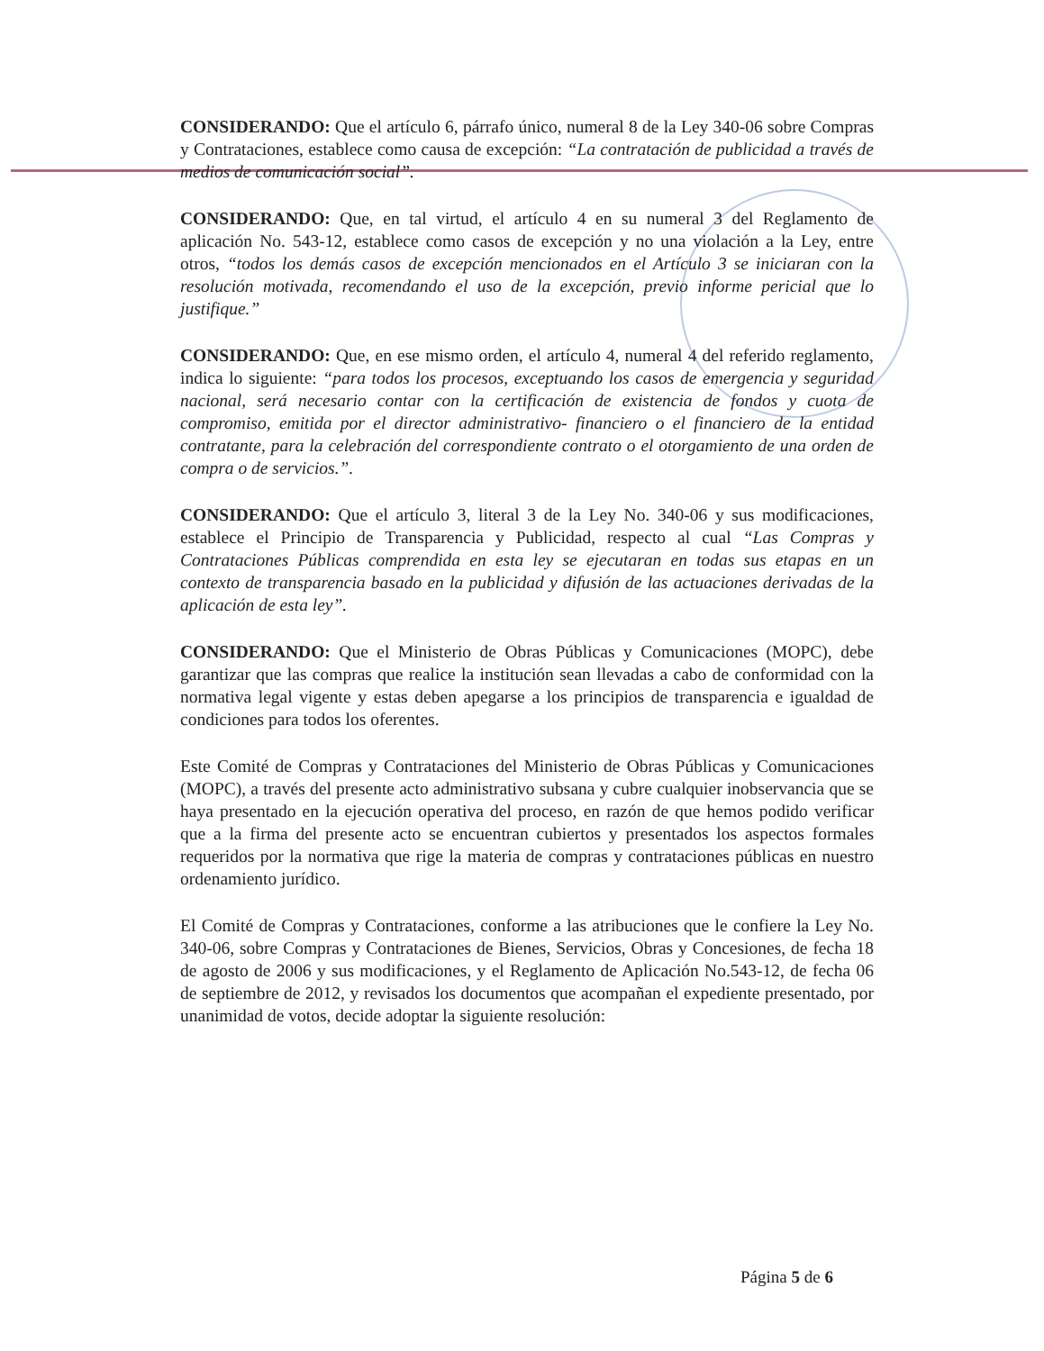CONSIDERANDO: Que el artículo 6, párrafo único, numeral 8 de la Ley 340-06 sobre Compras y Contrataciones, establece como causa de excepción: “La contratación de publicidad a través de medios de comunicación social”.
CONSIDERANDO: Que, en tal virtud, el artículo 4 en su numeral 3 del Reglamento de aplicación No. 543-12, establece como casos de excepción y no una violación a la Ley, entre otros, “todos los demás casos de excepción mencionados en el Artículo 3 se iniciaran con la resolución motivada, recomendando el uso de la excepción, previo informe pericial que lo justifique.”
CONSIDERANDO: Que, en ese mismo orden, el artículo 4, numeral 4 del referido reglamento, indica lo siguiente: “para todos los procesos, exceptuando los casos de emergencia y seguridad nacional, será necesario contar con la certificación de existencia de fondos y cuota de compromiso, emitida por el director administrativo- financiero o el financiero de la entidad contratante, para la celebración del correspondiente contrato o el otorgamiento de una orden de compra o de servicios.”.
CONSIDERANDO: Que el artículo 3, literal 3 de la Ley No. 340-06 y sus modificaciones, establece el Principio de Transparencia y Publicidad, respecto al cual “Las Compras y Contrataciones Públicas comprendida en esta ley se ejecutaran en todas sus etapas en un contexto de transparencia basado en la publicidad y difusión de las actuaciones derivadas de la aplicación de esta ley”.
CONSIDERANDO: Que el Ministerio de Obras Públicas y Comunicaciones (MOPC), debe garantizar que las compras que realice la institución sean llevadas a cabo de conformidad con la normativa legal vigente y estas deben apegarse a los principios de transparencia e igualdad de condiciones para todos los oferentes.
Este Comité de Compras y Contrataciones del Ministerio de Obras Públicas y Comunicaciones (MOPC), a través del presente acto administrativo subsana y cubre cualquier inobservancia que se haya presentado en la ejecución operativa del proceso, en razón de que hemos podido verificar que a la firma del presente acto se encuentran cubiertos y presentados los aspectos formales requeridos por la normativa que rige la materia de compras y contrataciones públicas en nuestro ordenamiento jurídico.
El Comité de Compras y Contrataciones, conforme a las atribuciones que le confiere la Ley No. 340-06, sobre Compras y Contrataciones de Bienes, Servicios, Obras y Concesiones, de fecha 18 de agosto de 2006 y sus modificaciones, y el Reglamento de Aplicación No.543-12, de fecha 06 de septiembre de 2012, y revisados los documentos que acompañan el expediente presentado, por unanimidad de votos, decide adoptar la siguiente resolución:
Página 5 de 6